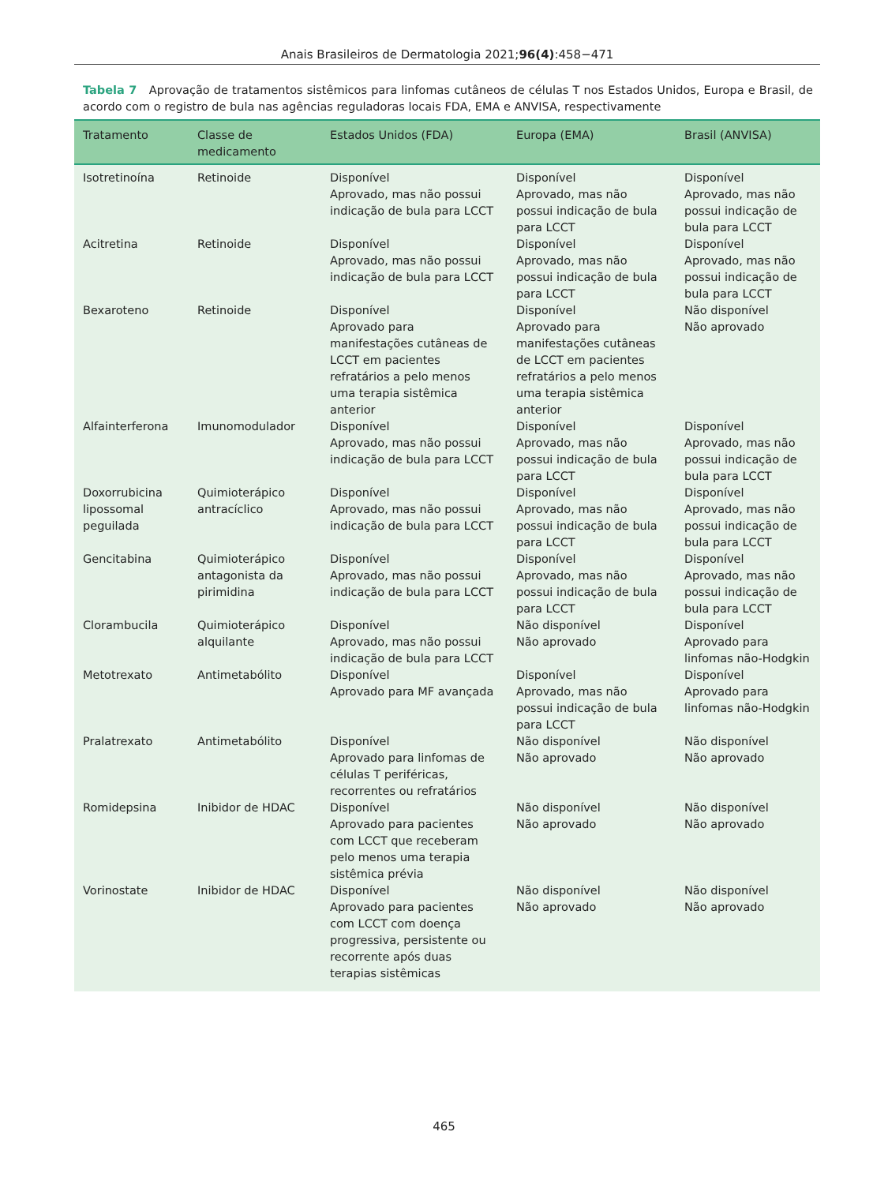Anais Brasileiros de Dermatologia 2021;96(4):458−471
Tabela 7 Aprovação de tratamentos sistêmicos para linfomas cutâneos de células T nos Estados Unidos, Europa e Brasil, de acordo com o registro de bula nas agências reguladoras locais FDA, EMA e ANVISA, respectivamente
| Tratamento | Classe de medicamento | Estados Unidos (FDA) | Europa (EMA) | Brasil (ANVISA) |
| --- | --- | --- | --- | --- |
| Isotretinoína | Retinoide | Disponível Aprovado, mas não possui indicação de bula para LCCT | Disponível Aprovado, mas não possui indicação de bula para LCCT | Disponível Aprovado, mas não possui indicação de bula para LCCT |
| Acitretina | Retinoide | Disponível Aprovado, mas não possui indicação de bula para LCCT | Disponível Aprovado, mas não possui indicação de bula para LCCT | Disponível Aprovado, mas não possui indicação de bula para LCCT |
| Bexaroteno | Retinoide | Disponível Aprovado para manifestações cutâneas de LCCT em pacientes refratários a pelo menos uma terapia sistêmica anterior | Disponível Aprovado para manifestações cutâneas de LCCT em pacientes refratários a pelo menos uma terapia sistêmica anterior | Não disponível Não aprovado |
| Alfainterferona | Imunomodulador | Disponível Aprovado, mas não possui indicação de bula para LCCT | Disponível Aprovado, mas não possui indicação de bula para LCCT | Disponível Aprovado, mas não possui indicação de bula para LCCT |
| Doxorrubicina lipossomal peguilada | Quimioterápico antracíclico | Disponível Aprovado, mas não possui indicação de bula para LCCT | Disponível Aprovado, mas não possui indicação de bula para LCCT | Disponível Aprovado, mas não possui indicação de bula para LCCT |
| Gencitabina | Quimioterápico antagonista da pirimidina | Disponível Aprovado, mas não possui indicação de bula para LCCT | Disponível Aprovado, mas não possui indicação de bula para LCCT | Disponível Aprovado, mas não possui indicação de bula para LCCT |
| Clorambucila | Quimioterápico alquilante | Disponível Aprovado, mas não possui indicação de bula para LCCT | Não disponível Não aprovado | Disponível Aprovado para linfomas não-Hodgkin |
| Metotrexato | Antimetabólito | Disponível Aprovado para MF avançada | Disponível Aprovado, mas não possui indicação de bula para LCCT | Disponível Aprovado para linfomas não-Hodgkin |
| Pralatrexato | Antimetabólito | Disponível Aprovado para linfomas de células T periféricas, recorrentes ou refratários | Não disponível Não aprovado | Não disponível Não aprovado |
| Romidepsina | Inibidor de HDAC | Disponível Aprovado para pacientes com LCCT que receberam pelo menos uma terapia sistêmica prévia | Não disponível Não aprovado | Não disponível Não aprovado |
| Vorinostate | Inibidor de HDAC | Disponível Aprovado para pacientes com LCCT com doença progressiva, persistente ou recorrente após duas terapias sistêmicas | Não disponível Não aprovado | Não disponível Não aprovado |
465